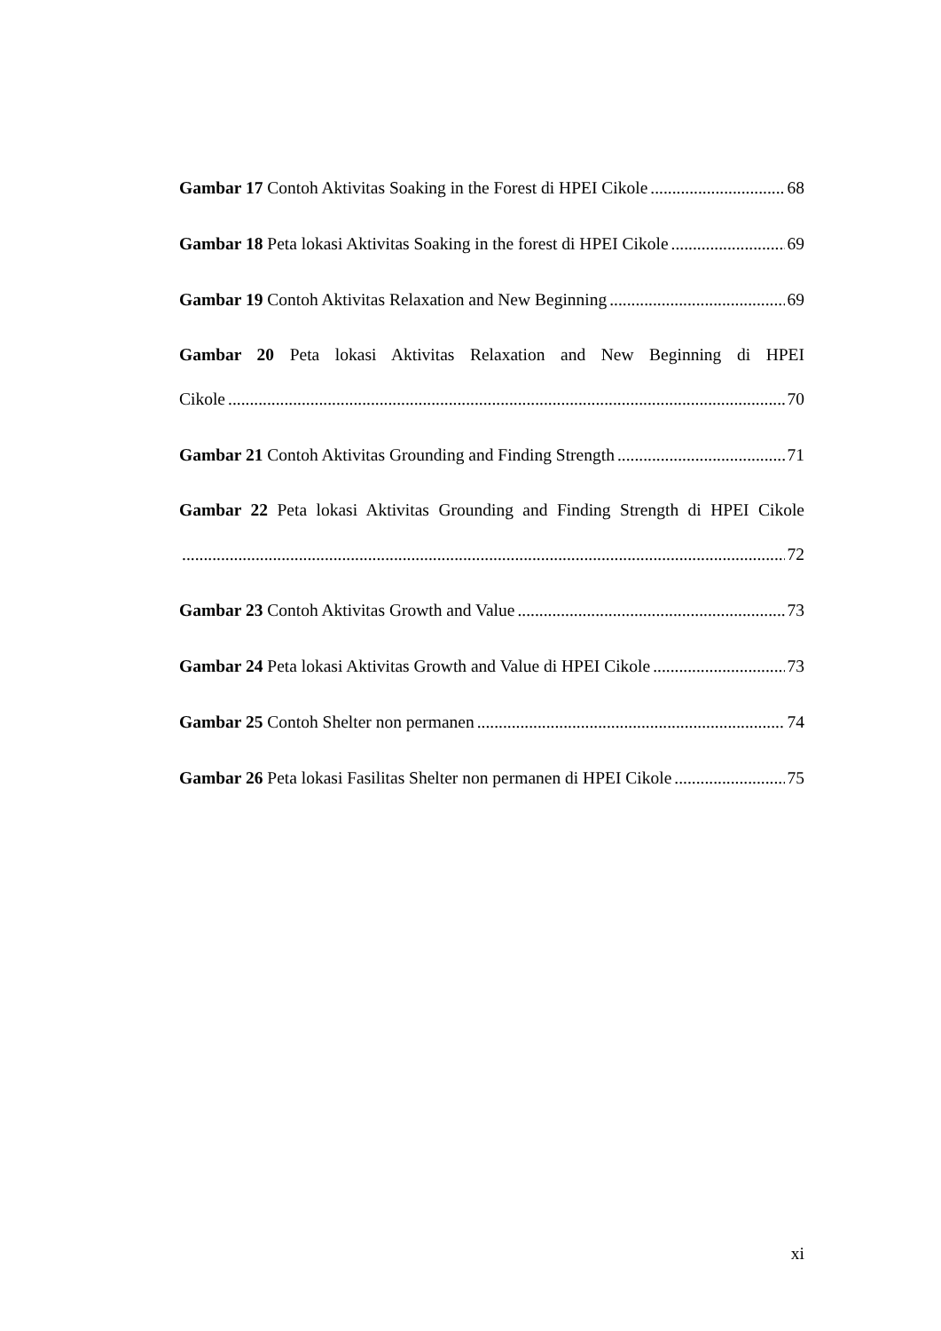Gambar 17 Contoh Aktivitas Soaking in the Forest di HPEI Cikole 68
Gambar 18 Peta lokasi Aktivitas Soaking in the forest di HPEI Cikole 69
Gambar 19 Contoh Aktivitas Relaxation and New Beginning 69
Gambar 20 Peta lokasi Aktivitas Relaxation and New Beginning di HPEI
Cikole 70
Gambar 21 Contoh Aktivitas Grounding and Finding Strength 71
Gambar 22 Peta lokasi Aktivitas Grounding and Finding Strength di HPEI Cikole
72
Gambar 23 Contoh Aktivitas Growth and Value 73
Gambar 24 Peta lokasi Aktivitas Growth and Value di HPEI Cikole 73
Gambar 25 Contoh Shelter non permanen 74
Gambar 26 Peta lokasi Fasilitas Shelter non permanen di HPEI Cikole 75
xi